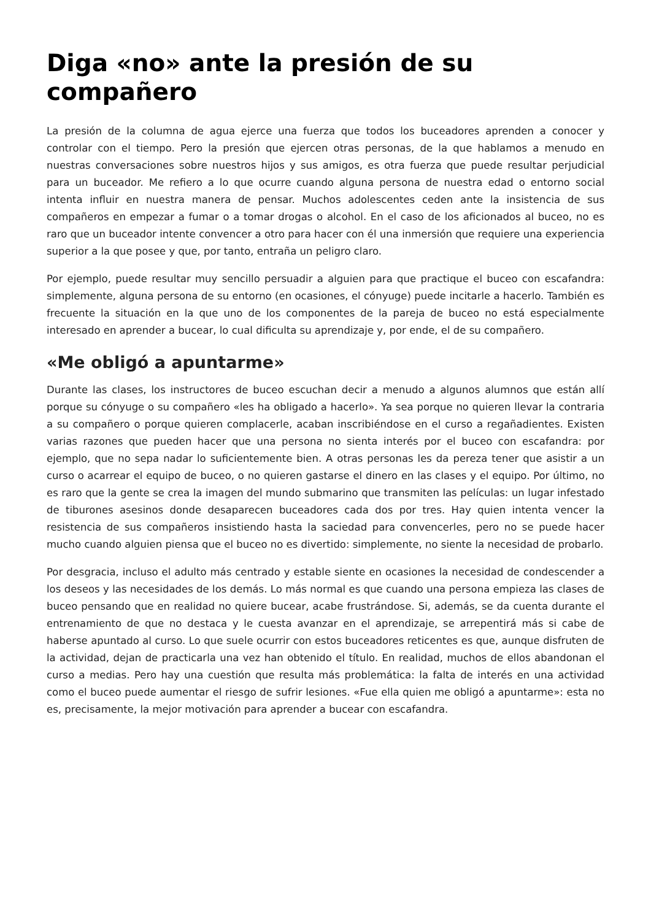Diga «no» ante la presión de su compañero
La presión de la columna de agua ejerce una fuerza que todos los buceadores aprenden a conocer y controlar con el tiempo. Pero la presión que ejercen otras personas, de la que hablamos a menudo en nuestras conversaciones sobre nuestros hijos y sus amigos, es otra fuerza que puede resultar perjudicial para un buceador. Me refiero a lo que ocurre cuando alguna persona de nuestra edad o entorno social intenta influir en nuestra manera de pensar. Muchos adolescentes ceden ante la insistencia de sus compañeros en empezar a fumar o a tomar drogas o alcohol. En el caso de los aficionados al buceo, no es raro que un buceador intente convencer a otro para hacer con él una inmersión que requiere una experiencia superior a la que posee y que, por tanto, entraña un peligro claro.
Por ejemplo, puede resultar muy sencillo persuadir a alguien para que practique el buceo con escafandra: simplemente, alguna persona de su entorno (en ocasiones, el cónyuge) puede incitarle a hacerlo. También es frecuente la situación en la que uno de los componentes de la pareja de buceo no está especialmente interesado en aprender a bucear, lo cual dificulta su aprendizaje y, por ende, el de su compañero.
«Me obligó a apuntarme»
Durante las clases, los instructores de buceo escuchan decir a menudo a algunos alumnos que están allí porque su cónyuge o su compañero «les ha obligado a hacerlo». Ya sea porque no quieren llevar la contraria a su compañero o porque quieren complacerle, acaban inscribiéndose en el curso a regañadientes. Existen varias razones que pueden hacer que una persona no sienta interés por el buceo con escafandra: por ejemplo, que no sepa nadar lo suficientemente bien. A otras personas les da pereza tener que asistir a un curso o acarrear el equipo de buceo, o no quieren gastarse el dinero en las clases y el equipo. Por último, no es raro que la gente se crea la imagen del mundo submarino que transmiten las películas: un lugar infestado de tiburones asesinos donde desaparecen buceadores cada dos por tres. Hay quien intenta vencer la resistencia de sus compañeros insistiendo hasta la saciedad para convencerles, pero no se puede hacer mucho cuando alguien piensa que el buceo no es divertido: simplemente, no siente la necesidad de probarlo.
Por desgracia, incluso el adulto más centrado y estable siente en ocasiones la necesidad de condescender a los deseos y las necesidades de los demás. Lo más normal es que cuando una persona empieza las clases de buceo pensando que en realidad no quiere bucear, acabe frustrándose. Si, además, se da cuenta durante el entrenamiento de que no destaca y le cuesta avanzar en el aprendizaje, se arrepentirá más si cabe de haberse apuntado al curso. Lo que suele ocurrir con estos buceadores reticentes es que, aunque disfruten de la actividad, dejan de practicarla una vez han obtenido el título. En realidad, muchos de ellos abandonan el curso a medias. Pero hay una cuestión que resulta más problemática: la falta de interés en una actividad como el buceo puede aumentar el riesgo de sufrir lesiones. «Fue ella quien me obligó a apuntarme»: esta no es, precisamente, la mejor motivación para aprender a bucear con escafandra.